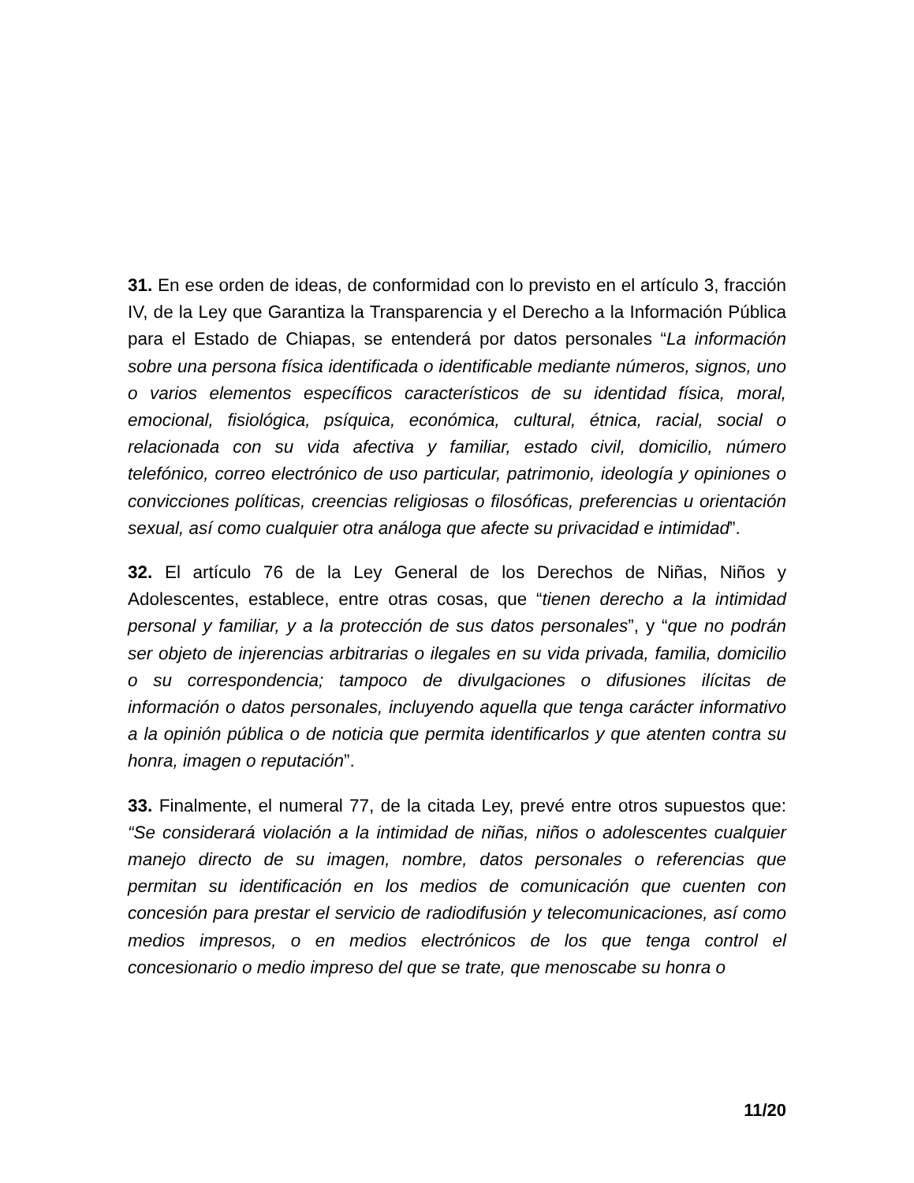31. En ese orden de ideas, de conformidad con lo previsto en el artículo 3, fracción IV, de la Ley que Garantiza la Transparencia y el Derecho a la Información Pública para el Estado de Chiapas, se entenderá por datos personales “La información sobre una persona física identificada o identificable mediante números, signos, uno o varios elementos específicos característicos de su identidad física, moral, emocional, fisiológica, psíquica, económica, cultural, étnica, racial, social o relacionada con su vida afectiva y familiar, estado civil, domicilio, número telefónico, correo electrónico de uso particular, patrimonio, ideología y opiniones o convicciones políticas, creencias religiosas o filosóficas, preferencias u orientación sexual, así como cualquier otra análoga que afecte su privacidad e intimidad”.
32. El artículo 76 de la Ley General de los Derechos de Niñas, Niños y Adolescentes, establece, entre otras cosas, que “tienen derecho a la intimidad personal y familiar, y a la protección de sus datos personales”, y “que no podrán ser objeto de injerencias arbitrarias o ilegales en su vida privada, familia, domicilio o su correspondencia; tampoco de divulgaciones o difusiones ilícitas de información o datos personales, incluyendo aquella que tenga carácter informativo a la opinión pública o de noticia que permita identificarlos y que atenten contra su honra, imagen o reputación”.
33. Finalmente, el numeral 77, de la citada Ley, prevé entre otros supuestos que: “Se considerará violación a la intimidad de niñas, niños o adolescentes cualquier manejo directo de su imagen, nombre, datos personales o referencias que permitan su identificación en los medios de comunicación que cuenten con concesión para prestar el servicio de radiodifusión y telecomunicaciones, así como medios impresos, o en medios electrónicos de los que tenga control el concesionario o medio impreso del que se trate, que menoscabe su honra o
11/20